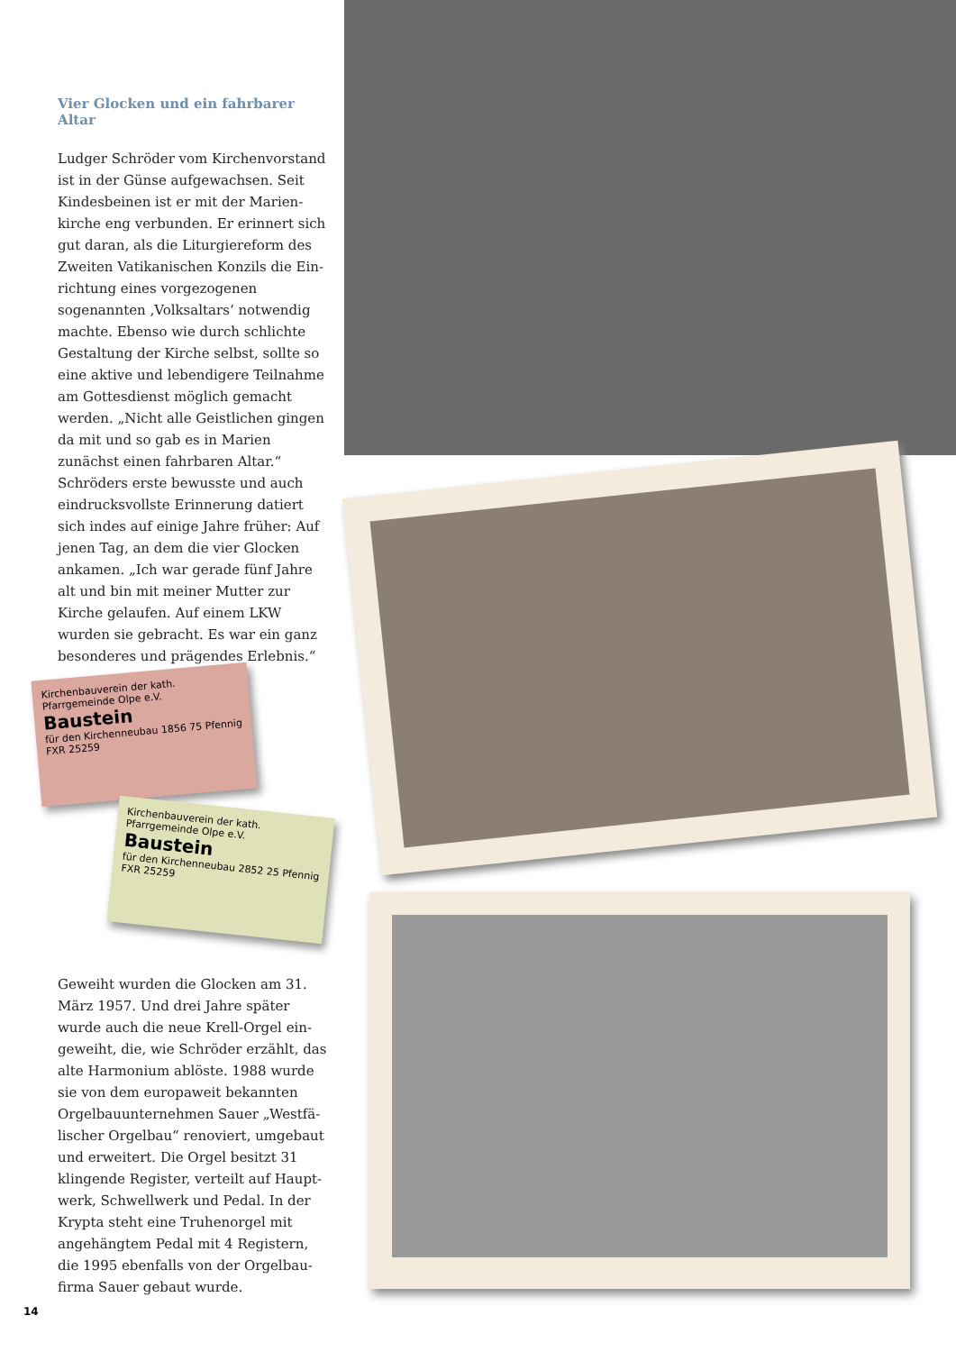Vier Glocken und ein fahrbarer Altar
Ludger Schröder vom Kirchenvorstand ist in der Günse aufgewachsen. Seit Kindesbeinen ist er mit der Marien­kirche eng verbunden. Er erinnert sich gut daran, als die Liturgiereform des Zweiten Vatikanischen Konzils die Ein­richtung eines vorgezogenen sogenann­ten ‚Volksaltars‘ notwendig machte. Ebenso wie durch schlichte Gestaltung der Kirche selbst, sollte so eine aktive und lebendigere Teilnahme am Gottes­dienst möglich gemacht werden. „Nicht alle Geistlichen gingen da mit und so gab es in Marien zunächst einen fahr­baren Altar.“ Schröders erste bewusste und auch eindrucksvollste Erinnerung datiert sich indes auf einige Jahre früher: Auf jenen Tag, an dem die vier Glocken ankamen. „Ich war gerade fünf Jahre alt und bin mit meiner Mutter zur Kirche gelaufen. Auf einem LKW wurden sie gebracht. Es war ein ganz besonderes und prägendes Erlebnis.“
Kirchenbauverein der kath. Pfarrgemeinde Olpe e.V.
Baustein
für den Kirchenneubau 1856 75 Pfennig
FXR 25259
Kirchenbauverein der kath. Pfarrgemeinde Olpe e.V.
Baustein
für den Kirchenneubau 2852 25 Pfennig
FXR 25259
Geweiht wurden die Glocken am 31. März 1957. Und drei Jahre später wurde auch die neue Krell-Orgel ein­geweiht, die, wie Schröder erzählt, das alte Harmonium ablöste. 1988 wurde sie von dem europaweit bekannten Orgelbauunternehmen Sauer „Westfä­lischer Orgelbau“ renoviert, umgebaut und erweitert. Die Orgel besitzt 31 klingende Register, verteilt auf Haupt­werk, Schwellwerk und Pedal. In der Krypta steht eine Truhenorgel mit angehängtem Pedal mit 4 Registern, die 1995 ebenfalls von der Orgelbau­firma Sauer gebaut wurde.
14